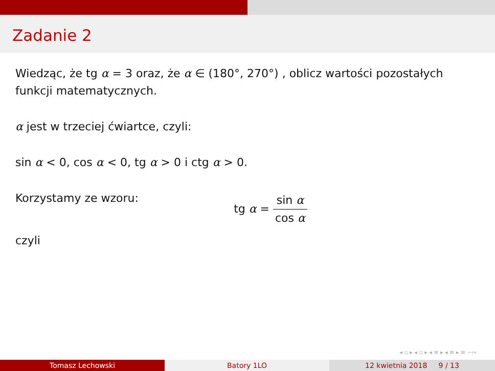Zadanie 2
Wiedząc, że tg α = 3 oraz, że α ∈ (180°, 270°) , oblicz wartości pozostałych funkcji matematycznych.
α jest w trzeciej ćwiartce, czyli:
sin α < 0, cos α < 0, tg α > 0 i ctg α > 0.
Korzystamy ze wzoru:
tg α = sin α cos α
czyli
◂ ▫ ▸ ◂ ▫ ▸ ◂ ≡ ▸ ◂ ≡ ▸ ≡ ∽∾
Tomasz Lechowski Batory 1LO 12 kwietnia 2018 9 / 13